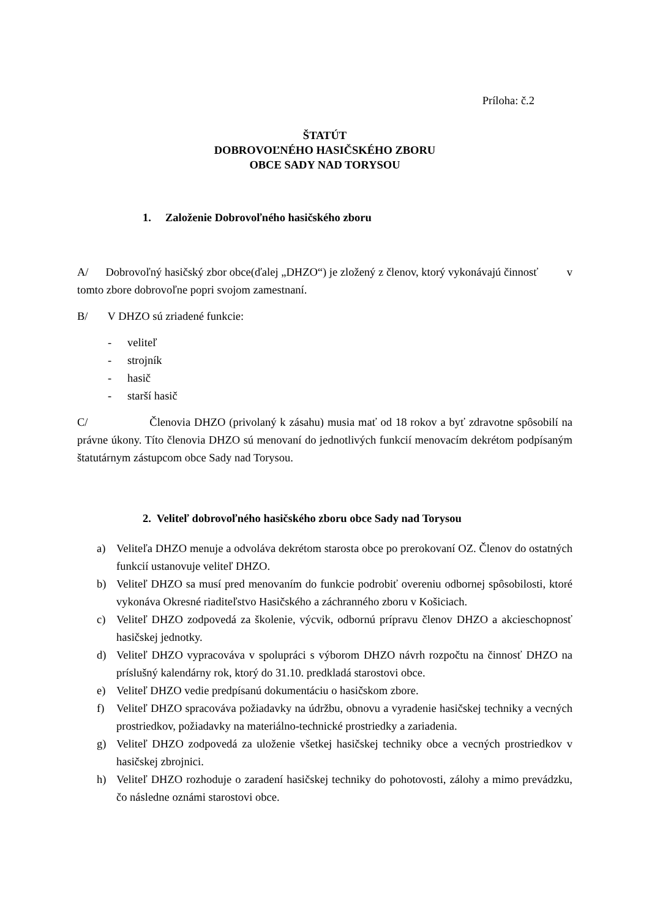Príloha: č.2
ŠTATÚT
DOBROVOĽNÉHO HASIČSKÉHO ZBORU
OBCE SADY NAD TORYSOU
1. Založenie Dobrovoľného hasičského zboru
A/ Dobrovoľný hasičský zbor obce(ďalej „DHZO“) je zložený z členov, ktorý vykonávajú činnosť v tomto zbore dobrovoľne popri svojom zamestnaní.
B/ V DHZO sú zriadené funkcie:
- veliteľ
- strojník
- hasič
- starší hasič
C/ Členovia DHZO (privolaný k zásahu) musia mať od 18 rokov a byť zdravotne spôsobilí na právne úkony. Títo členovia DHZO sú menovaní do jednotlivých funkcií menovacím dekrétom podpísaným štatutárnym zástupcom obce Sady nad Torysou.
2. Veliteľ dobrovoľného hasičského zboru obce Sady nad Torysou
a) Veliteľa DHZO menuje a odvoláva dekrétom starosta obce po prerokovaní OZ. Členov do ostatných funkcií ustanovuje veliteľ DHZO.
b) Veliteľ DHZO sa musí pred menovaním do funkcie podrobiť overeniu odbornej spôsobilosti, ktoré vykonáva Okresné riaditeľstvo Hasičského a záchranného zboru v Košiciach.
c) Veliteľ DHZO zodpovedá za školenie, výcvik, odbornú prípravu členov DHZO a akcieschopnosť hasičskej jednotky.
d) Veliteľ DHZO vypracováva v spolupráci s výborom DHZO návrh rozpočtu na činnosť DHZO na príslušný kalendárny rok, ktorý do 31.10. predkladá starostovi obce.
e) Veliteľ DHZO vedie predpísanú dokumentáciu o hasičskom zbore.
f) Veliteľ DHZO spracováva požiadavky na údržbu, obnovu a vyradenie hasičskej techniky a vecných prostriedkov, požiadavky na materiálno-technické prostriedky a zariadenia.
g) Veliteľ DHZO zodpovedá za uloženie všetkej hasičskej techniky obce a vecných prostriedkov v hasičskej zbrojnici.
h) Veliteľ DHZO rozhoduje o zaradení hasičskej techniky do pohotovosti, zálohy a mimo prevádzku, čo následne oznámi starostovi obce.